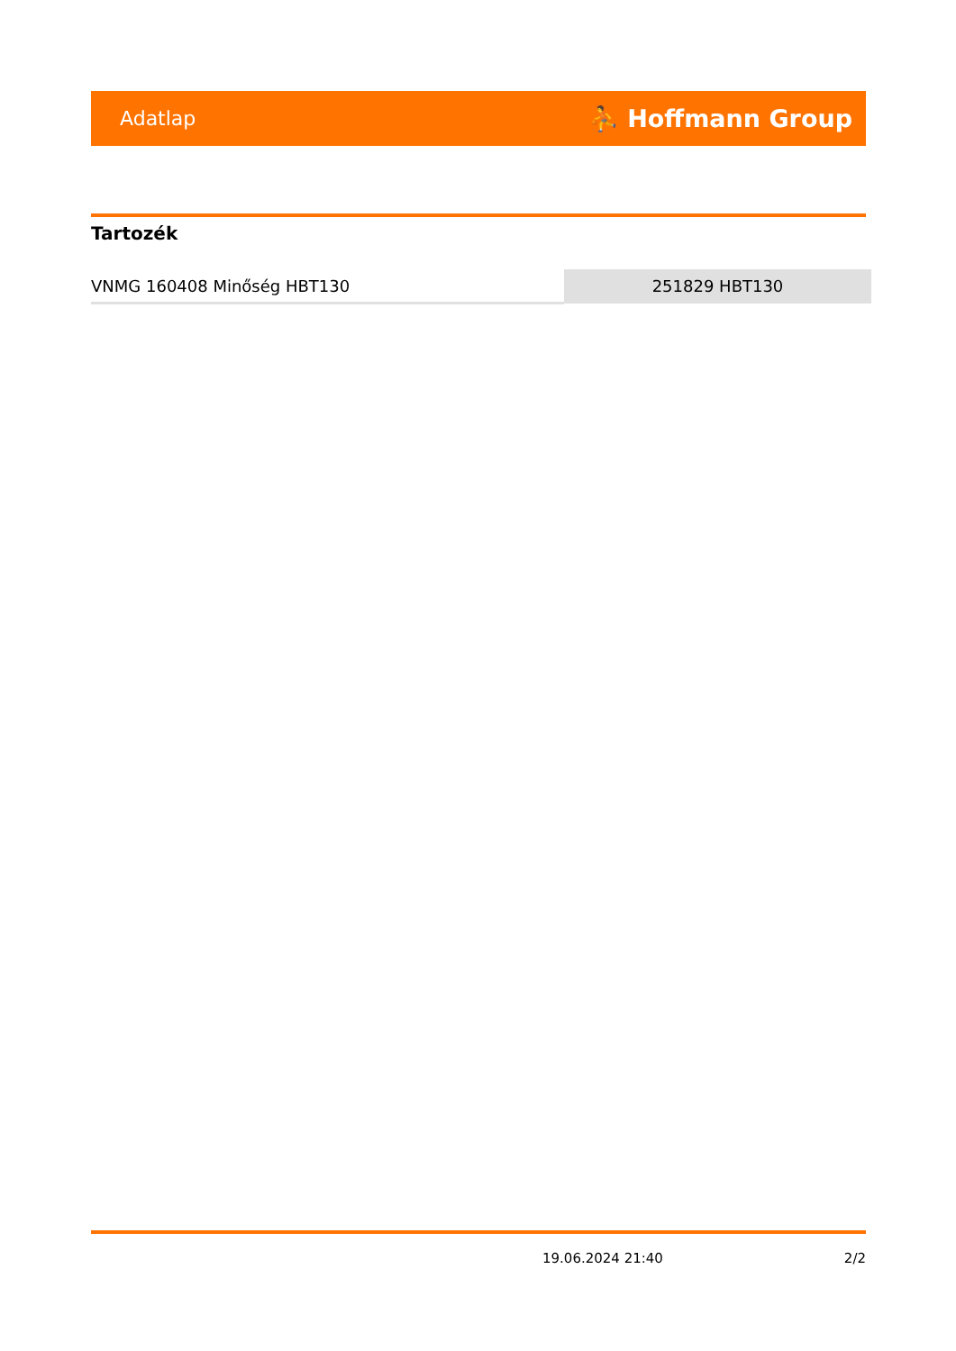Adatlap ⛹ Hoffmann Group
Tartozék
| VNMG 160408 Minőség HBT130 | 251829 HBT130 |
19.06.2024 21:40 2/2